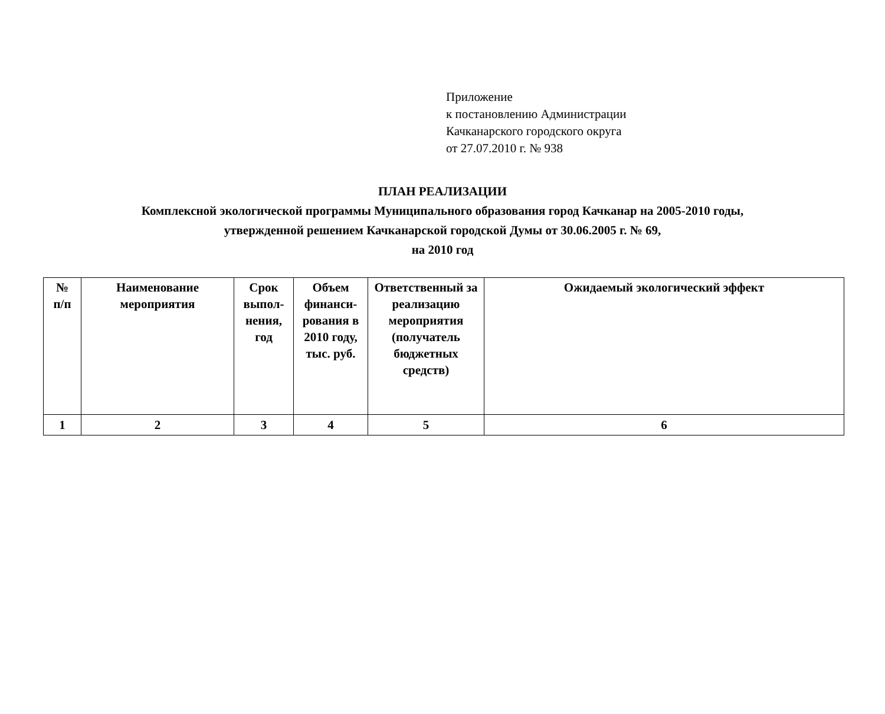Приложение
к постановлению Администрации
Качканарского городского округа
от 27.07.2010 г. № 938
ПЛАН РЕАЛИЗАЦИИ
Комплексной экологической программы Муниципального образования город Качканар на 2005-2010 годы,
утвержденной решением Качканарской городской Думы от 30.06.2005 г. № 69,
на 2010 год
| № п/п | Наименование мероприятия | Срок выпол-нения, год | Объем финанси-рования в 2010 году, тыс. руб. | Ответственный за реализацию мероприятия (получатель бюджетных средств) | Ожидаемый экологический эффект |
| --- | --- | --- | --- | --- | --- |
| 1 | 2 | 3 | 4 | 5 | 6 |